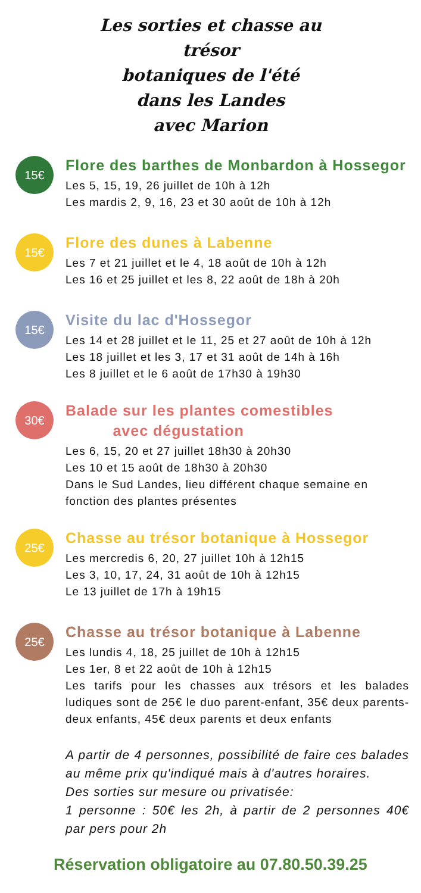Les sorties et chasse au trésor
botaniques de l'été
dans les Landes
avec Marion
15€
Flore des barthes de Monbardon à Hossegor
Les 5, 15, 19, 26 juillet de 10h à 12h
Les mardis 2, 9, 16, 23 et 30 août de 10h à 12h
15€
Flore des dunes à Labenne
Les 7 et 21 juillet et le 4, 18 août de 10h à 12h
Les 16 et 25 juillet et les 8, 22 août de 18h à 20h
15€
Visite du lac d'Hossegor
Les 14 et 28 juillet et le 11, 25 et 27 août de 10h à 12h
Les 18 juillet et les 3, 17 et 31 août de 14h à 16h
Les 8 juillet et le 6 août de 17h30 à 19h30
30€
Balade sur les plantes comestibles
avec dégustation
Les 6, 15, 20 et 27 juillet 18h30 à 20h30
Les 10 et 15 août de 18h30 à 20h30
Dans le Sud Landes, lieu différent chaque semaine en fonction des plantes présentes
25€
Chasse au trésor botanique à Hossegor
Les mercredis 6, 20, 27 juillet 10h à 12h15
Les 3, 10, 17, 24, 31 août de 10h à 12h15
Le 13 juillet de 17h à 19h15
25€
Chasse au trésor botanique à Labenne
Les lundis 4, 18, 25 juillet de 10h à 12h15
Les 1er, 8 et 22 août de 10h à 12h15
Les tarifs pour les chasses aux trésors et les balades ludiques sont de 25€ le duo parent-enfant, 35€ deux parents-deux enfants, 45€ deux parents et deux enfants
A partir de 4 personnes, possibilité de faire ces balades au même prix qu'indiqué mais à d'autres horaires.
Des sorties sur mesure ou privatisée:
1 personne : 50€ les 2h, à partir de 2 personnes 40€ par pers pour 2h
Réservation obligatoire au 07.80.50.39.25